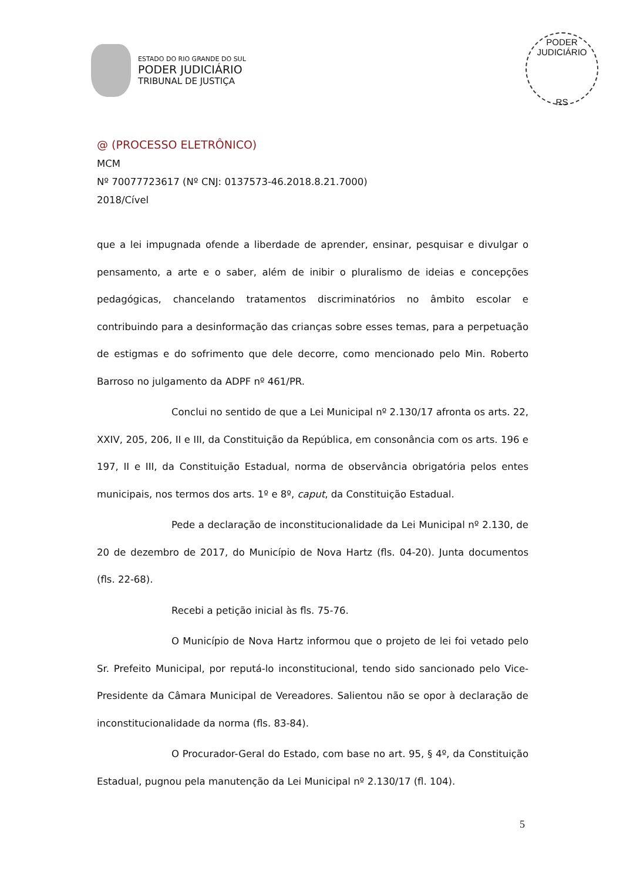ESTADO DO RIO GRANDE DO SUL
PODER JUDICIÁRIO
TRIBUNAL DE JUSTIÇA
PODER JUDICIÁRIO
RS
@ (PROCESSO ELETRÔNICO)
MCM
Nº 70077723617 (Nº CNJ: 0137573-46.2018.8.21.7000)
2018/Cível
que a lei impugnada ofende a liberdade de aprender, ensinar, pesquisar e divulgar o pensamento, a arte e o saber, além de inibir o pluralismo de ideias e concepções pedagógicas, chancelando tratamentos discriminatórios no âmbito escolar e contribuindo para a desinformação das crianças sobre esses temas, para a perpetuação de estigmas e do sofrimento que dele decorre, como mencionado pelo Min. Roberto Barroso no julgamento da ADPF nº 461/PR.
Conclui no sentido de que a Lei Municipal nº 2.130/17 afronta os arts. 22, XXIV, 205, 206, II e III, da Constituição da República, em consonância com os arts. 196 e 197, II e III, da Constituição Estadual, norma de observância obrigatória pelos entes municipais, nos termos dos arts. 1º e 8º, caput, da Constituição Estadual.
Pede a declaração de inconstitucionalidade da Lei Municipal nº 2.130, de 20 de dezembro de 2017, do Município de Nova Hartz (fls. 04-20). Junta documentos (fls. 22-68).
Recebi a petição inicial às fls. 75-76.
O Município de Nova Hartz informou que o projeto de lei foi vetado pelo Sr. Prefeito Municipal, por reputá-lo inconstitucional, tendo sido sancionado pelo Vice-Presidente da Câmara Municipal de Vereadores. Salientou não se opor à declaração de inconstitucionalidade da norma (fls. 83-84).
O Procurador-Geral do Estado, com base no art. 95, § 4º, da Constituição Estadual, pugnou pela manutenção da Lei Municipal nº 2.130/17 (fl. 104).
5